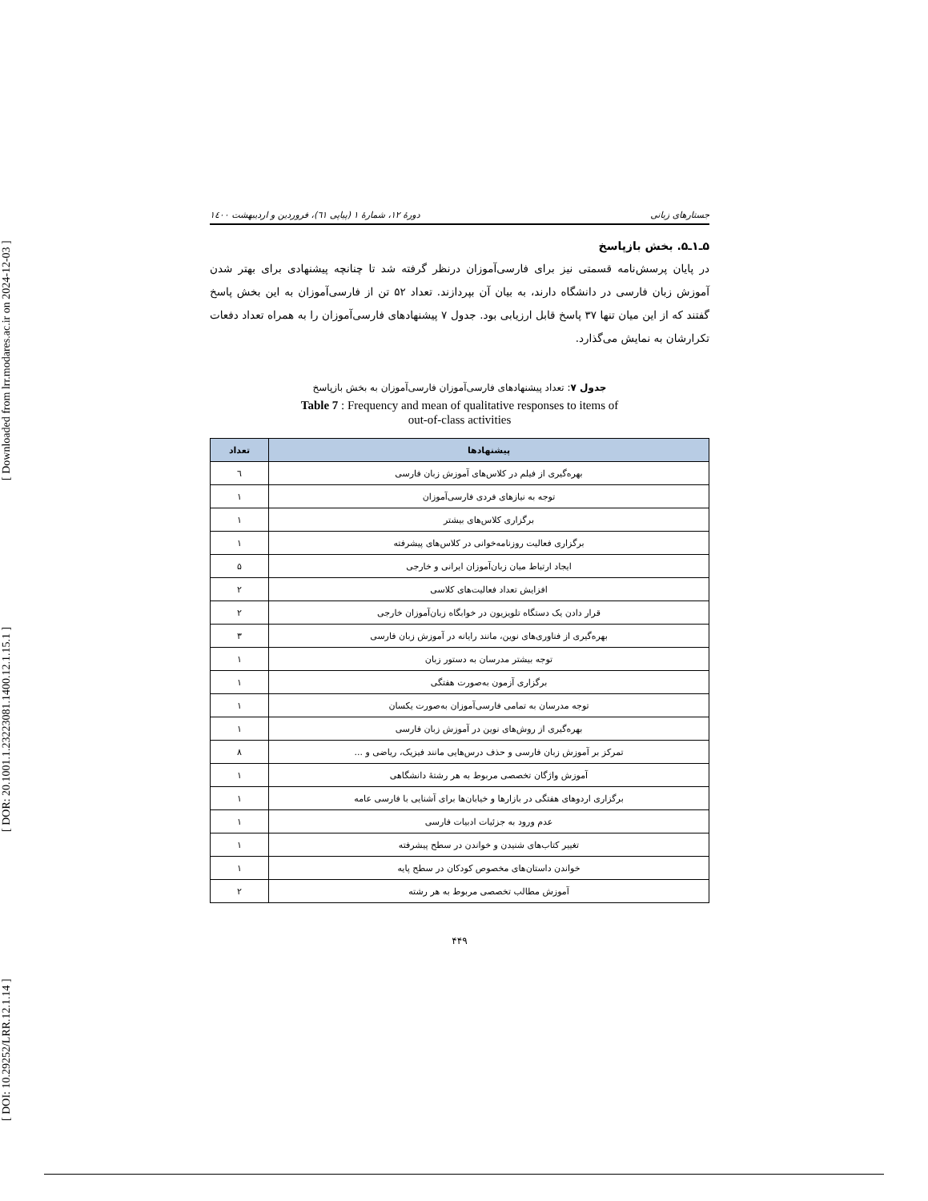[ DOI: 10.29252/LRR.12.1.14 ] [ DOR: 20.1001.1.23223081.1400.12.1.15.1 ] [ Downloaded from lrr.modares.ac.ir on 2024-12-03 ]
جستارهای زبانی دورهٔ ۱۲، شمارهٔ ۱ (پیاپی ٦١)، فروردین و اردیبهشت ۱٤٠٠
۵ـ۱ـ۵. بخش بازپاسخ
در پایان پرسش‌نامه قسمتی نیز برای فارسی‌آموزان درنظر گرفته شد تا چنانچه پیشنهادی برای بهتر شدن آموزش زبان فارسی در دانشگاه دارند، به بیان آن بپردازند. تعداد ۵۲ تن از فارسی‌آموزان به این بخش پاسخ گفتند که از این میان تنها ۳۷ پاسخ قابل ارزیابی بود. جدول ۷ پیشنهادهای فارسی‌آموزان را به همراه تعداد دفعات تکرارشان به نمایش می‌گذارد.
جدول ۷: تعداد پیشنهادهای فارسی‌آموزان فارسی‌آموزان به بخش بازپاسخ
Table 7 : Frequency and mean of qualitative responses to items of
out-of-class activities
| پیشنهادها | تعداد |
| --- | --- |
| بهره‌گیری از فیلم در کلاس‌های آموزش زبان فارسی | ٦ |
| توجه به نیازهای فردی فارسی‌آموزان | ۱ |
| برگزاری کلاس‌های بیشتر | ۱ |
| برگزاری فعالیت روزنامه‌خوانی در کلاس‌های پیشرفته | ۱ |
| ایجاد ارتباط میان زبان‌آموزان ایرانی و خارجی | ۵ |
| افزایش تعداد فعالیت‌های کلاسی | ۲ |
| قرار دادن یک دستگاه تلویزیون در خوابگاه زبان‌آموزان خارجی | ۲ |
| بهره‌گیری از فناوری‌های نوین، مانند رایانه در آموزش زبان فارسی | ۳ |
| توجه بیشتر مدرسان به دستور زبان | ۱ |
| برگزاری آزمون به‌صورت هفتگی | ۱ |
| توجه مدرسان به تمامی فارسی‌آموزان به‌صورت یکسان | ۱ |
| بهره‌گیری از روش‌های نوین در آموزش زبان فارسی | ۱ |
| تمرکز بر آموزش زبان فارسی و حذف درس‌هایی مانند فیزیک، ریاضی و ... | ۸ |
| آموزش واژگان تخصصی مربوط به هر رشتهٔ دانشگاهی | ۱ |
| برگزاری اردوهای هفتگی در بازارها و خیابان‌ها برای آشنایی با فارسی عامه | ۱ |
| عدم ورود به جزئیات ادبیات فارسی | ۱ |
| تغییر کتاب‌های شنیدن و خواندن در سطح پیشرفته | ۱ |
| خواندن داستان‌های مخصوص کودکان در سطح پایه | ۱ |
| آموزش مطالب تخصصی مربوط به هر رشته | ۲ |
۴۴۹